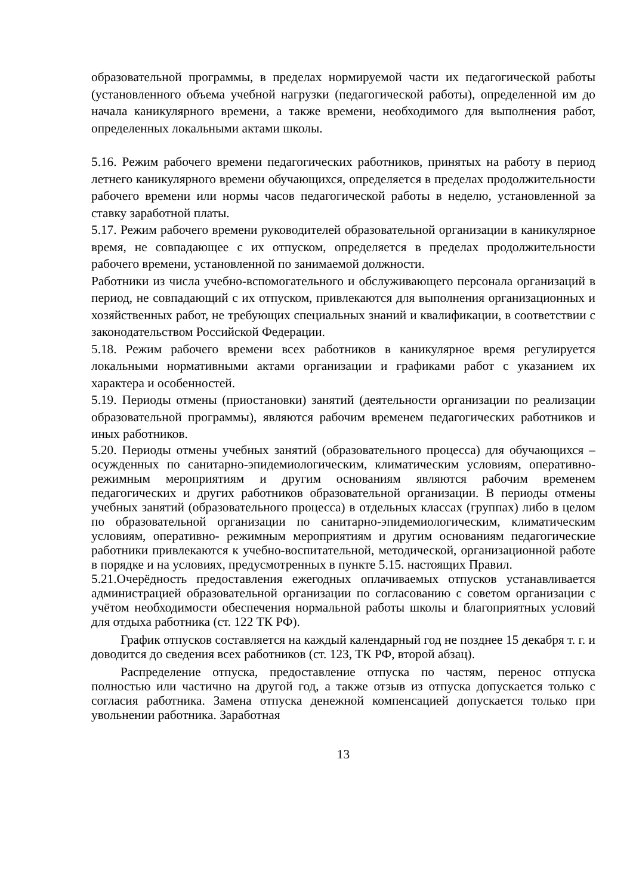образовательной программы, в пределах нормируемой части их педагогической работы (установленного объема учебной нагрузки (педагогической работы), определенной им до начала каникулярного времени, а также времени, необходимого для выполнения работ, определенных локальными актами школы.
5.16. Режим рабочего времени педагогических работников, принятых на работу в период летнего каникулярного времени обучающихся, определяется в пределах продолжительности рабочего времени или нормы часов педагогической работы в неделю, установленной за ставку заработной платы.
5.17. Режим рабочего времени руководителей образовательной организации в каникулярное время, не совпадающее с их отпуском, определяется в пределах продолжительности рабочего времени, установленной по занимаемой должности.
Работники из числа учебно-вспомогательного и обслуживающего персонала организаций в период, не совпадающий с их отпуском, привлекаются для выполнения организационных и хозяйственных работ, не требующих специальных знаний и квалификации, в соответствии с законодательством Российской Федерации.
5.18. Режим рабочего времени всех работников в каникулярное время регулируется локальными нормативными актами организации и графиками работ с указанием их характера и особенностей.
5.19. Периоды отмены (приостановки) занятий (деятельности организации по реализации образовательной программы), являются рабочим временем педагогических работников и иных работников.
5.20. Периоды отмены учебных занятий (образовательного процесса) для обучающихся – осужденных по санитарно-эпидемиологическим, климатическим условиям, оперативно- режимным мероприятиям и другим основаниям являются рабочим временем педагогических и других работников образовательной организации. В периоды отмены учебных занятий (образовательного процесса) в отдельных классах (группах) либо в целом по образовательной организации по санитарно-эпидемиологическим, климатическим условиям, оперативно- режимным мероприятиям и другим основаниям педагогические работники привлекаются к учебно-воспитательной, методической, организационной работе в порядке и на условиях, предусмотренных в пункте 5.15. настоящих Правил.
5.21.Очерёдность предоставления ежегодных оплачиваемых отпусков устанавливается администрацией образовательной организации по согласованию с советом организации с учётом необходимости обеспечения нормальной работы школы и благоприятных условий для отдыха работника (ст. 122 ТК РФ).
График отпусков составляется на каждый календарный год не позднее 15 декабря т. г. и доводится до сведения всех работников (ст. 123, ТК РФ, второй абзац).
Распределение отпуска, предоставление отпуска по частям, перенос отпуска полностью или частично на другой год, а также отзыв из отпуска допускается только с согласия работника. Замена отпуска денежной компенсацией допускается только при увольнении работника. Заработная
13